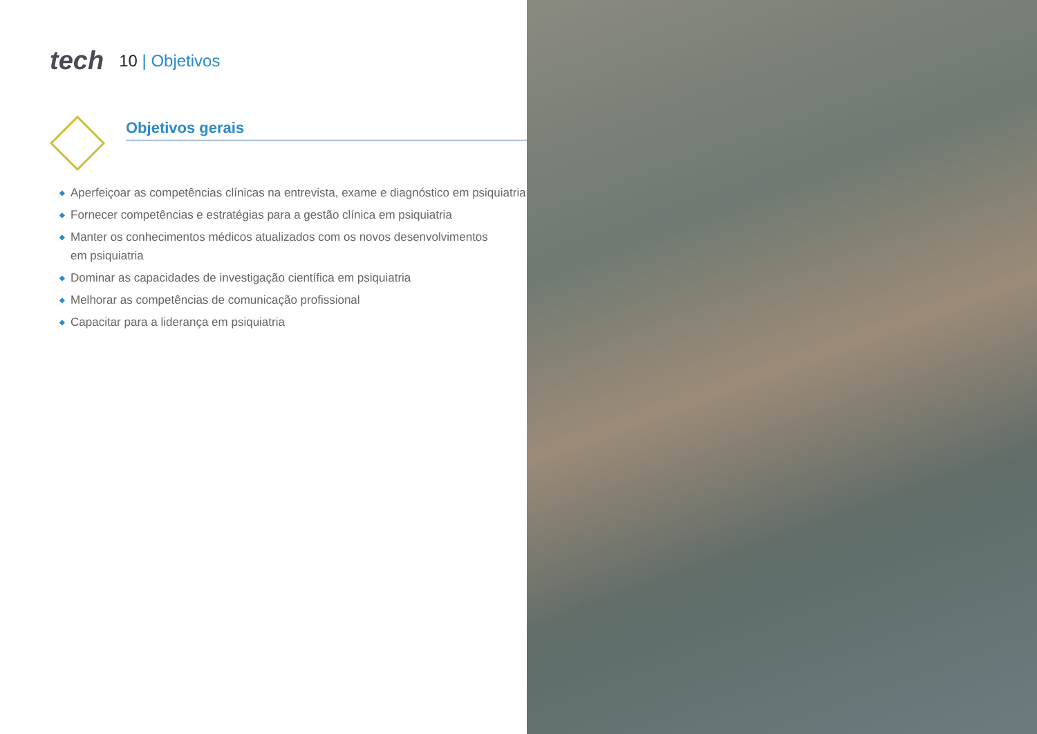tech
10 | Objetivos
Objetivos gerais
◆ Aperfeiçoar as competências clínicas na entrevista, exame e diagnóstico em psiquiatria
◆ Fornecer competências e estratégias para a gestão clínica em psiquiatria
◆ Manter os conhecimentos médicos atualizados com os novos desenvolvimentos
em psiquiatria
◆ Dominar as capacidades de investigação científica em psiquiatria
◆ Melhorar as competências de comunicação profissional
◆ Capacitar para a liderança em psiquiatria